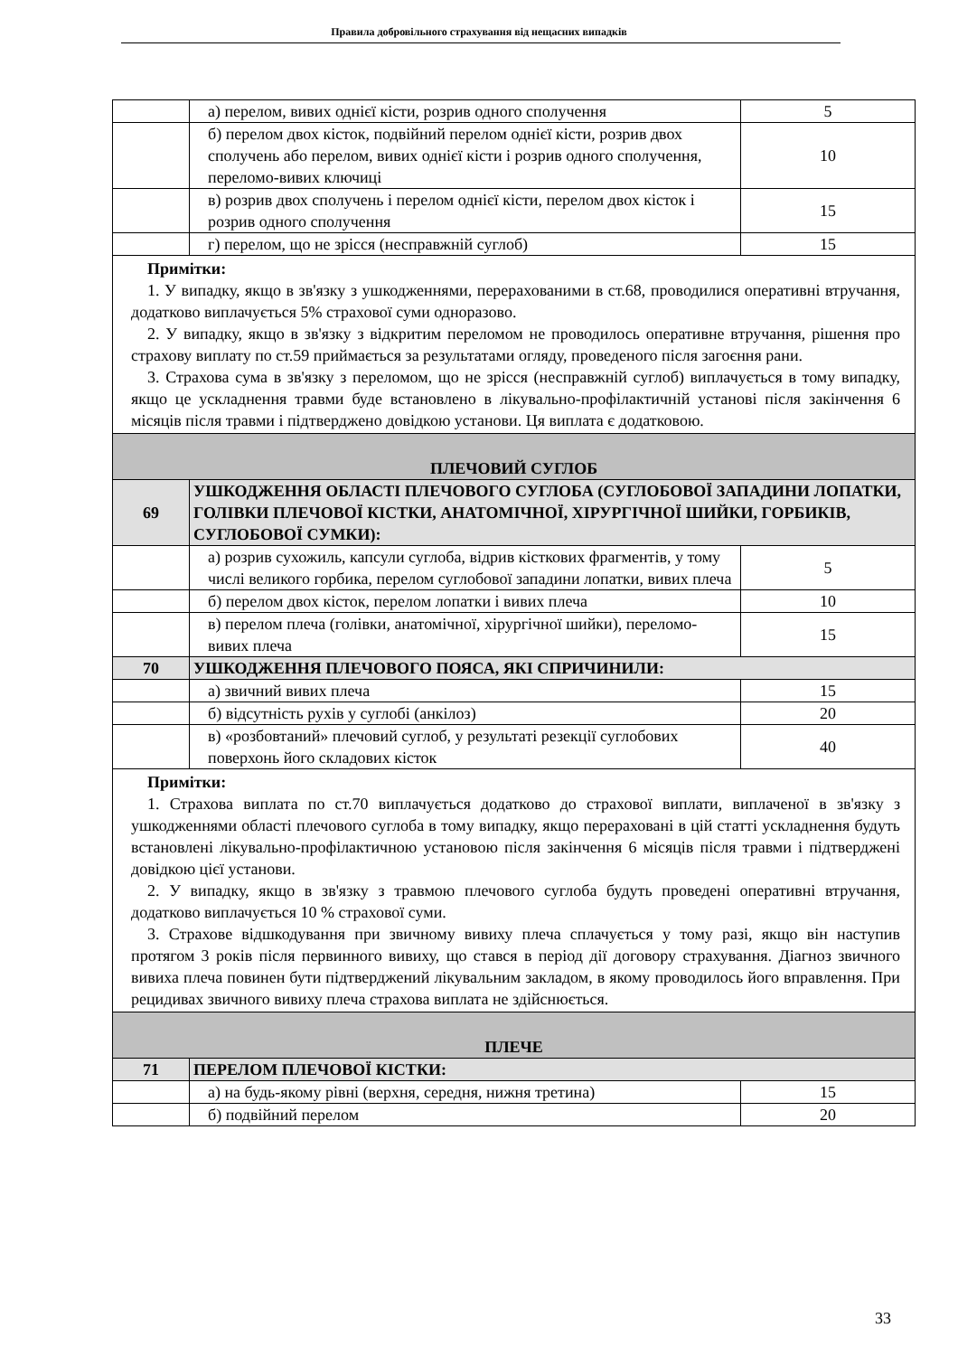Правила добровільного страхування від нещасних випадків
| | а) перелом, вивих однієї кісти, розрив одного сполучення | 5 |
| | б) перелом двох кісток, подвійний перелом однієї кісти, розрив двох сполучень або перелом, вивих однієї кісти і розрив одного сполучення, переломо-вивих ключиці | 10 |
| | в) розрив двох сполучень і перелом однієї кісти, перелом двох кісток і розрив одного сполучення | 15 |
| | г) перелом, що не зрісся (несправжній суглоб) | 15 |
| Примітки: 1. У випадку, якщо в зв'язку з ушкодженнями, перерахованими в ст.68, проводилися оперативні втручання, додатково виплачується 5% страхової суми одноразово. 2. У випадку, якщо в зв'язку з відкритим переломом не проводилось оперативне втручання, рішення про страхову виплату по ст.59 приймається за результатами огляду, проведеного після загоєння рани. 3. Страхова сума в зв'язку з переломом, що не зрісся (несправжній суглоб) виплачується в тому випадку, якщо це ускладнення травми буде встановлено в лікувально-профілактичній установі після закінчення 6 місяців після травми і підтверджено довідкою установи. Ця виплата є додатковою. | | |
| ПЛЕЧОВИЙ СУГЛОБ | | |
| 69 | УШКОДЖЕННЯ ОБЛАСТІ ПЛЕЧОВОГО СУГЛОБА (СУГЛОБОВОЇ ЗАПАДИНИ ЛОПАТКИ, ГОЛІВКИ ПЛЕЧОВОЇ КІСТКИ, АНАТОМІЧНОЇ, ХІРУРГІЧНОЇ ШИЙКИ, ГОРБИКІВ, СУГЛОБОВОЇ СУМКИ): | |
| | а) розрив сухожиль, капсули суглоба, відрив кісткових фрагментів, у тому числі великого горбика, перелом суглобової западини лопатки, вивих плеча | 5 |
| | б) перелом двох кісток, перелом лопатки і вивих плеча | 10 |
| | в) перелом плеча (голівки, анатомічної, хірургічної шийки), переломо-вивих плеча | 15 |
| 70 | УШКОДЖЕННЯ ПЛЕЧОВОГО ПОЯСА, ЯКІ СПРИЧИНИЛИ: | |
| | а) звичний вивих плеча | 15 |
| | б) відсутність рухів у суглобі (анкілоз) | 20 |
| | в) «розбовтаний» плечовий суглоб, у результаті резекції суглобових поверхонь його складових кісток | 40 |
| Примітки: 1. Страхова виплата по ст.70 виплачується додатково до страхової виплати, виплаченої в зв'язку з ушкодженнями області плечового суглоба в тому випадку, якщо перераховані в цій статті ускладнення будуть встановлені лікувально-профілактичною установою після закінчення 6 місяців після травми і підтверджені довідкою цієї установи. 2. У випадку, якщо в зв'язку з травмою плечового суглоба будуть проведені оперативні втручання, додатково виплачується 10 % страхової суми. 3. Страхове відшкодування при звичному вивиху плеча сплачується у тому разі, якщо він наступив протягом 3 років після первинного вивиху, що стався в період дії договору страхування. Діагноз звичного вивиха плеча повинен бути підтверджений лікувальним закладом, в якому проводилось його вправлення. При рецидивах звичного вивиху плеча страхова виплата не здійснюється. | | |
| ПЛЕЧЕ | | |
| 71 | ПЕРЕЛОМ ПЛЕЧОВОЇ КІСТКИ: | |
| | а) на будь-якому рівні (верхня, середня, нижня третина) | 15 |
| | б) подвійний перелом | 20 |
33